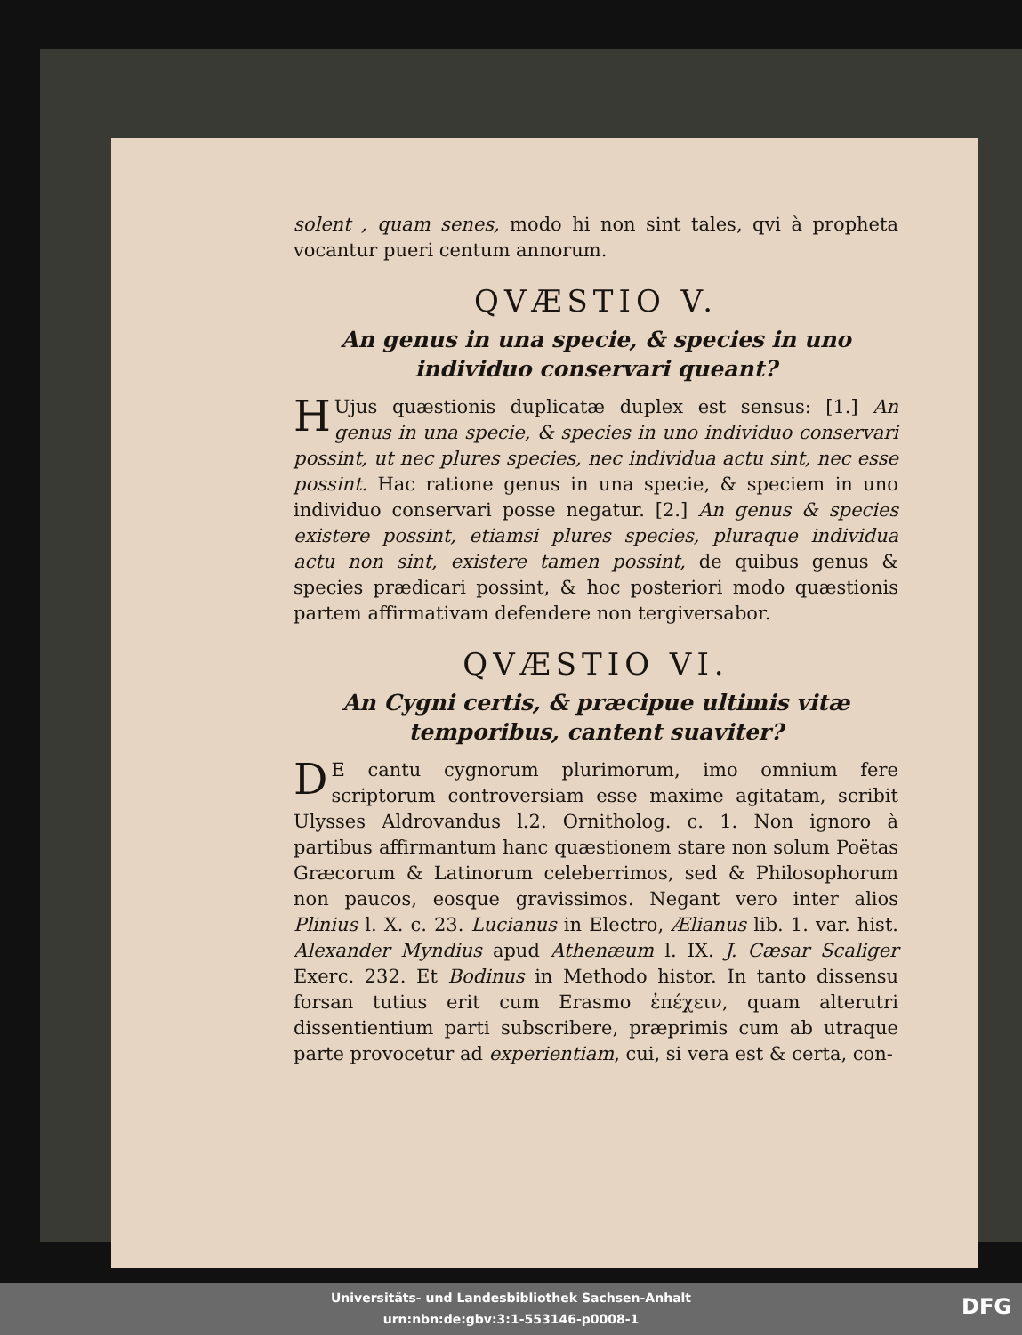solent , quam senes, modo hi non sint tales, qvi à propheta vocantur pueri centum annorum.
QVÆSTIO V.
An genus in una specie, & species in uno individuo conservari queant?
HUjus quæstionis duplicatæ duplex est sensus: [1.] An genus in una specie, & species in uno individuo conservari possint, ut nec plures species, nec individua actu sint, nec esse possint. Hac ratione genus in una specie, & speciem in uno individuo conservari posse negatur. [2.] An genus & species existere possint, etiamsi plures species, pluraque individua actu non sint, existere tamen possint, de quibus genus & species prædicari possint, & hoc posteriori modo quæstionis partem affirmativam defendere non tergiversabor.
QVÆSTIO VI.
An Cygni certis, & præcipue ultimis vitæ temporibus, cantent suaviter?
DE cantu cygnorum plurimorum, imo omnium fere scriptorum controversiam esse maxime agitatam, scribit Ulysses Aldrovandus l.2. Ornitholog. c. 1. Non ignoro à partibus affirmantum hanc quæstionem stare non solum Poëtas Græcorum & Latinorum celeberrimos, sed & Philosophorum non paucos, eosque gravissimos. Negant vero inter alios Plinius l. X. c. 23. Lucianus in Electro, Ælianus lib. 1. var. hist. Alexander Myndius apud Athenæum l. IX. J. Cæsar Scaliger Exerc. 232. Et Bodinus in Methodo histor. In tanto dissensu forsan tutius erit cum Erasmo ἐπέχειν, quam alterutri dissentientium parti subscribere, præprimis cum ab utraque parte provocetur ad experientiam, cui, si vera est & certa, con-
Universitäts- und Landesbibliothek Sachsen-Anhalt
urn:nbn:de:gbv:3:1-553146-p0008-1
DFG